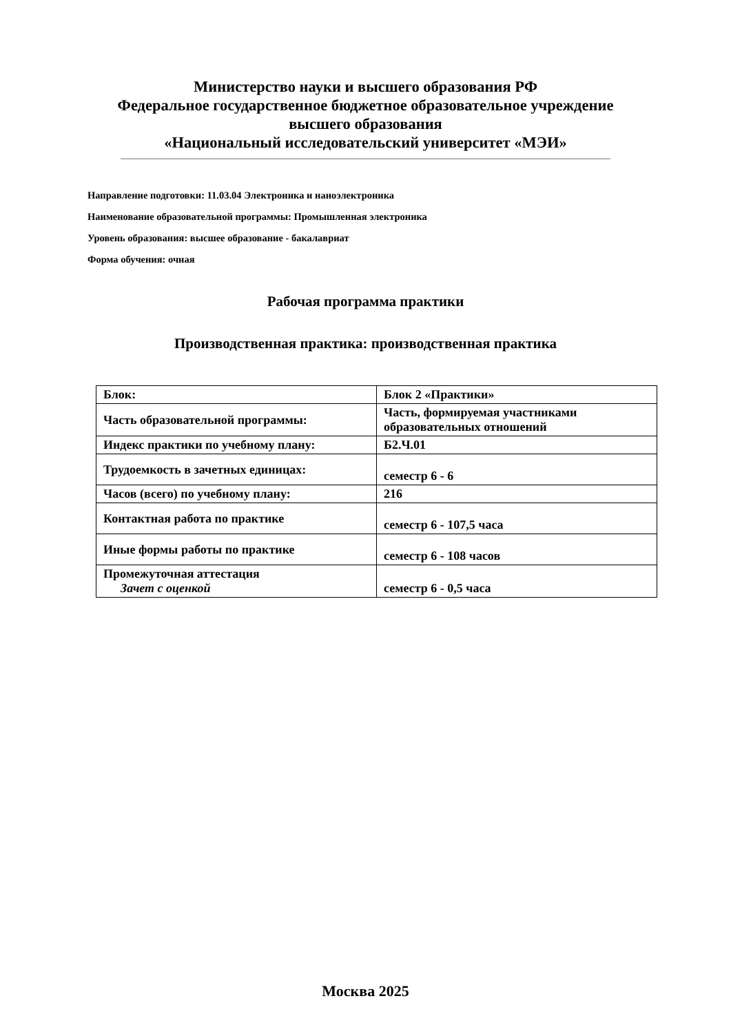Министерство науки и высшего образования РФ
Федеральное государственное бюджетное образовательное учреждение
высшего образования
«Национальный исследовательский университет «МЭИ»
Направление подготовки: 11.03.04 Электроника и наноэлектроника
Наименование образовательной программы: Промышленная электроника
Уровень образования: высшее образование - бакалавриат
Форма обучения: очная
Рабочая программа практики
Производственная практика: производственная практика
| Блок: | Блок 2 «Практики» |
| Часть образовательной программы: | Часть, формируемая участниками образовательных отношений |
| Индекс практики по учебному плану: | Б2.Ч.01 |
| Трудоемкость в зачетных единицах: | семестр 6 - 6 |
| Часов (всего) по учебному плану: | 216 |
| Контактная работа по практике | семестр 6 - 107,5 часа |
| Иные формы работы по практике | семестр 6 - 108 часов |
| Промежуточная аттестация Зачет с оценкой | семестр 6 - 0,5 часа |
Москва 2025